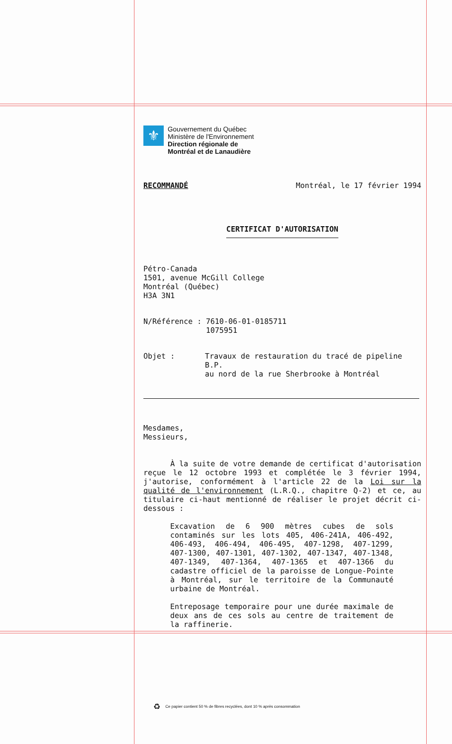⚜
Gouvernement du Québec
Ministère de l'Environnement
Direction régionale de
Montréal et de Lanaudière
RECOMMANDÉ Montréal, le 17 février 1994
CERTIFICAT D'AUTORISATION
Pétro-Canada
1501, avenue McGill College
Montréal (Québec)
H3A 3N1
N/Référence : 7610-06-01-0185711
1075951
Objet : Travaux de restauration du tracé de pipeline B.P.
au nord de la rue Sherbrooke à Montréal
Mesdames,
Messieurs,
À la suite de votre demande de certificat d'autorisation reçue le 12 octobre 1993 et complétée le 3 février 1994, j'autorise, conformément à l'article 22 de la Loi sur la qualité de l'environnement (L.R.Q., chapitre Q-2) et ce, au titulaire ci-haut mentionné de réaliser le projet décrit ci-dessous :
Excavation de 6 900 mètres cubes de sols contaminés sur les lots 405, 406-241A, 406-492, 406-493, 406-494, 406-495, 407-1298, 407-1299, 407-1300, 407-1301, 407-1302, 407-1347, 407-1348, 407-1349, 407-1364, 407-1365 et 407-1366 du cadastre officiel de la paroisse de Longue-Pointe à Montréal, sur le territoire de la Communauté urbaine de Montréal.
Entreposage temporaire pour une durée maximale de deux ans de ces sols au centre de traitement de la raffinerie.
♻ Ce papier contient 50 % de fibres recyclées, dont 10 % après consommation